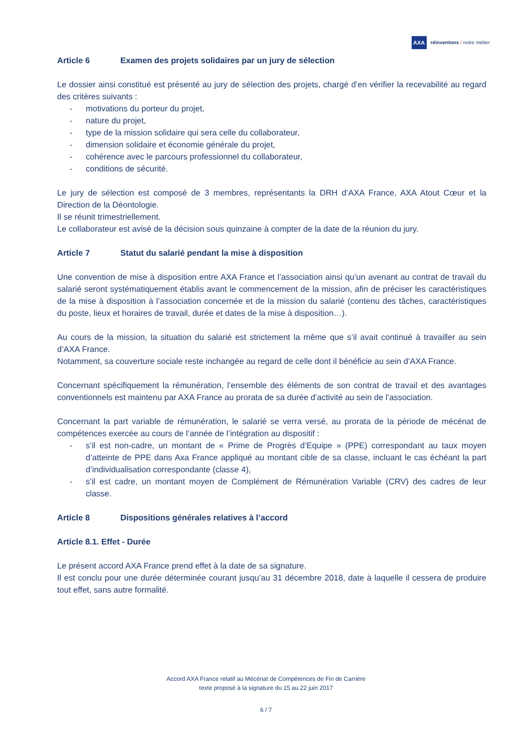AXA
réinventons / notre métier
Article 6 Examen des projets solidaires par un jury de sélection
Le dossier ainsi constitué est présenté au jury de sélection des projets, chargé d’en vérifier la recevabilité au regard des critères suivants :
- motivations du porteur du projet,
- nature du projet,
- type de la mission solidaire qui sera celle du collaborateur,
- dimension solidaire et économie générale du projet,
- cohérence avec le parcours professionnel du collaborateur,
- conditions de sécurité.
Le jury de sélection est composé de 3 membres, représentants la DRH d’AXA France, AXA Atout Cœur et la Direction de la Déontologie.
Il se réunit trimestriellement.
Le collaborateur est avisé de la décision sous quinzaine à compter de la date de la réunion du jury.
Article 7 Statut du salarié pendant la mise à disposition
Une convention de mise à disposition entre AXA France et l’association ainsi qu’un avenant au contrat de travail du salarié seront systématiquement établis avant le commencement de la mission, afin de préciser les caractéristiques de la mise à disposition à l’association concernée et de la mission du salarié (contenu des tâches, caractéristiques du poste, lieux et horaires de travail, durée et dates de la mise à disposition…).
Au cours de la mission, la situation du salarié est strictement la même que s’il avait continué à travailler au sein d’AXA France.
Notamment, sa couverture sociale reste inchangée au regard de celle dont il bénéficie au sein d’AXA France.
Concernant spécifiquement la rémunération, l’ensemble des éléments de son contrat de travail et des avantages conventionnels est maintenu par AXA France au prorata de sa durée d’activité au sein de l’association.
Concernant la part variable de rémunération, le salarié se verra versé, au prorata de la période de mécénat de compétences exercée au cours de l’année de l’intégration au dispositif :
- s’il est non-cadre, un montant de « Prime de Progrès d’Equipe » (PPE) correspondant au taux moyen d’atteinte de PPE dans Axa France appliqué au montant cible de sa classe, incluant le cas échéant la part d’individualisation correspondante (classe 4),
- s’il est cadre, un montant moyen de Complément de Rémunération Variable (CRV) des cadres de leur classe.
Article 8 Dispositions générales relatives à l’accord
Article 8.1. Effet - Durée
Le présent accord AXA France prend effet à la date de sa signature.
Il est conclu pour une durée déterminée courant jusqu’au 31 décembre 2018, date à laquelle il cessera de produire tout effet, sans autre formalité.
Accord AXA France relatif au Mécénat de Compétences de Fin de Carrière
texte proposé à la signature du 15 au 22 juin 2017
6 / 7